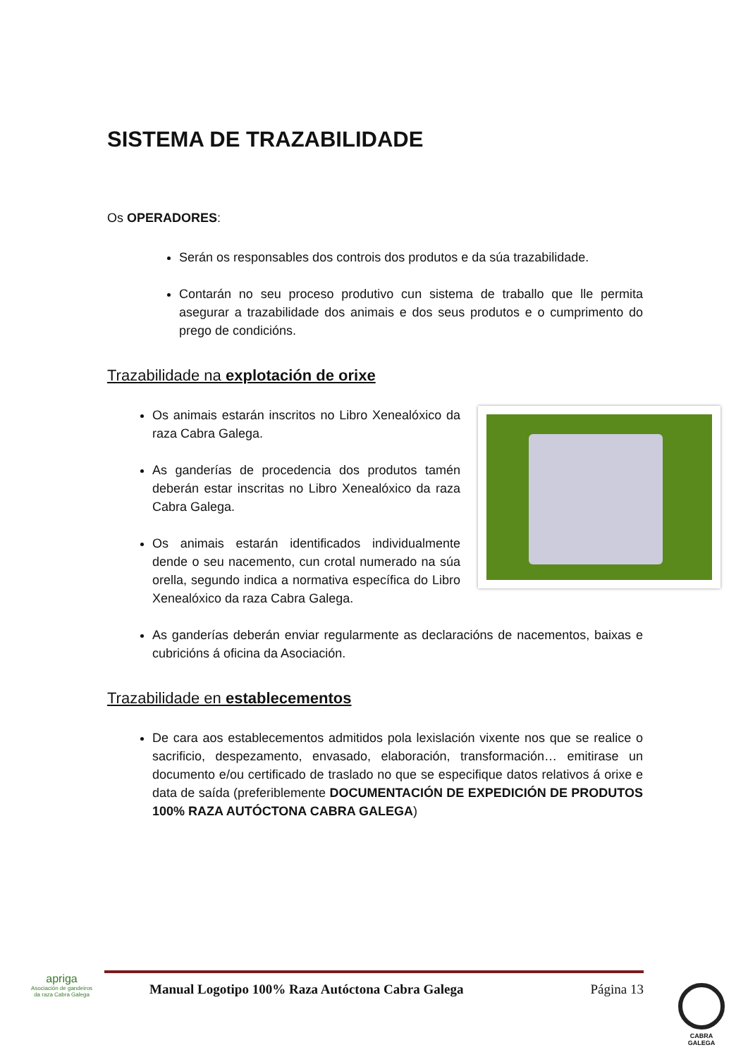SISTEMA DE TRAZABILIDADE
Os OPERADORES:
Serán os responsables dos controis dos produtos e da súa trazabilidade.
Contarán no seu proceso produtivo cun sistema de traballo que lle permita asegurar a trazabilidade dos animais e dos seus produtos e o cumprimento do prego de condicións.
Trazabilidade na explotación de orixe
Os animais estarán inscritos no Libro Xenealóxico da raza Cabra Galega.
As ganderías de procedencia dos produtos tamén deberán estar inscritas no Libro Xenealóxico da raza Cabra Galega.
Os animais estarán identificados individualmente dende o seu nacemento, cun crotal numerado na súa orella, segundo indica a normativa específica do Libro Xenealóxico da raza Cabra Galega.
As ganderías deberán enviar regularmente as declaracións de nacementos, baixas e cubricións á oficina da Asociación.
Trazabilidade en establecementos
De cara aos establecementos admitidos pola lexislación vixente nos que se realice o sacrificio, despezamento, envasado, elaboración, transformación… emitirase un documento e/ou certificado de traslado no que se especifique datos relativos á orixe e data de saída (preferiblemente DOCUMENTACIÓN DE EXPEDICIÓN DE PRODUTOS 100% RAZA AUTÓCTONA CABRA GALEGA)
apriga
Asociación de gandeiros da raza Cabra Galega
Manual Logotipo 100% Raza Autóctona Cabra Galega Página 13
CABRA
GALEGA